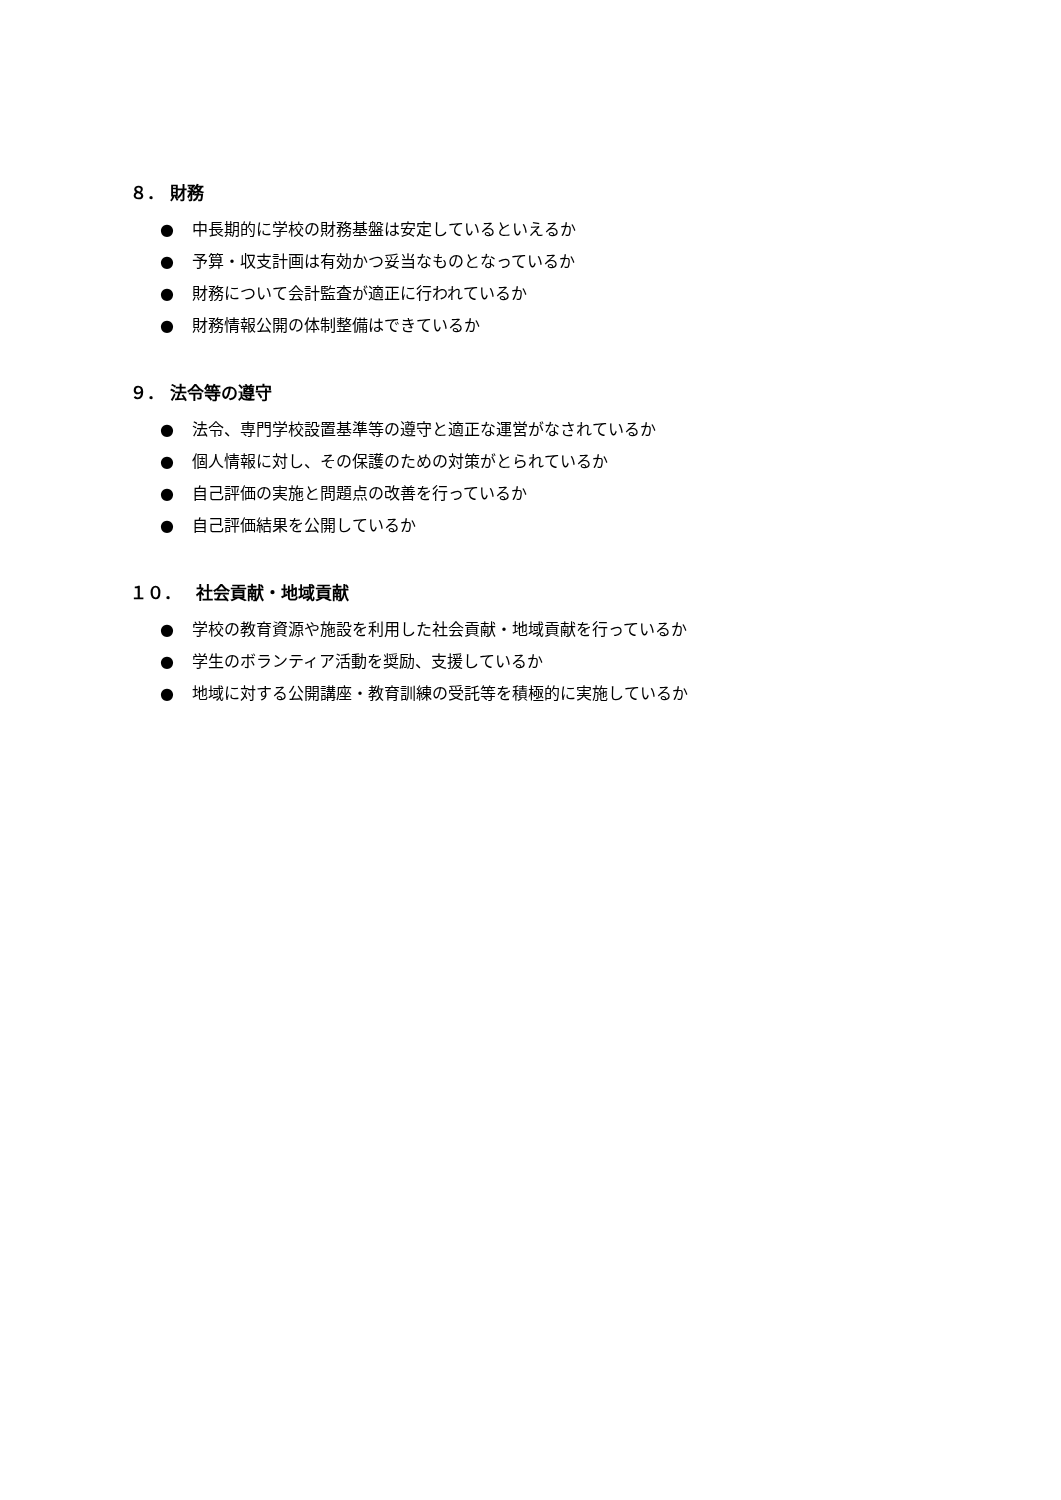８． 財務
● 中長期的に学校の財務基盤は安定しているといえるか
● 予算・収支計画は有効かつ妥当なものとなっているか
● 財務について会計監査が適正に行われているか
● 財務情報公開の体制整備はできているか
９． 法令等の遵守
● 法令、専門学校設置基準等の遵守と適正な運営がなされているか
● 個人情報に対し、その保護のための対策がとられているか
● 自己評価の実施と問題点の改善を行っているか
● 自己評価結果を公開しているか
１０．　 社会貢献・地域貢献
● 学校の教育資源や施設を利用した社会貢献・地域貢献を行っているか
● 学生のボランティア活動を奨励、支援しているか
● 地域に対する公開講座・教育訓練の受託等を積極的に実施しているか